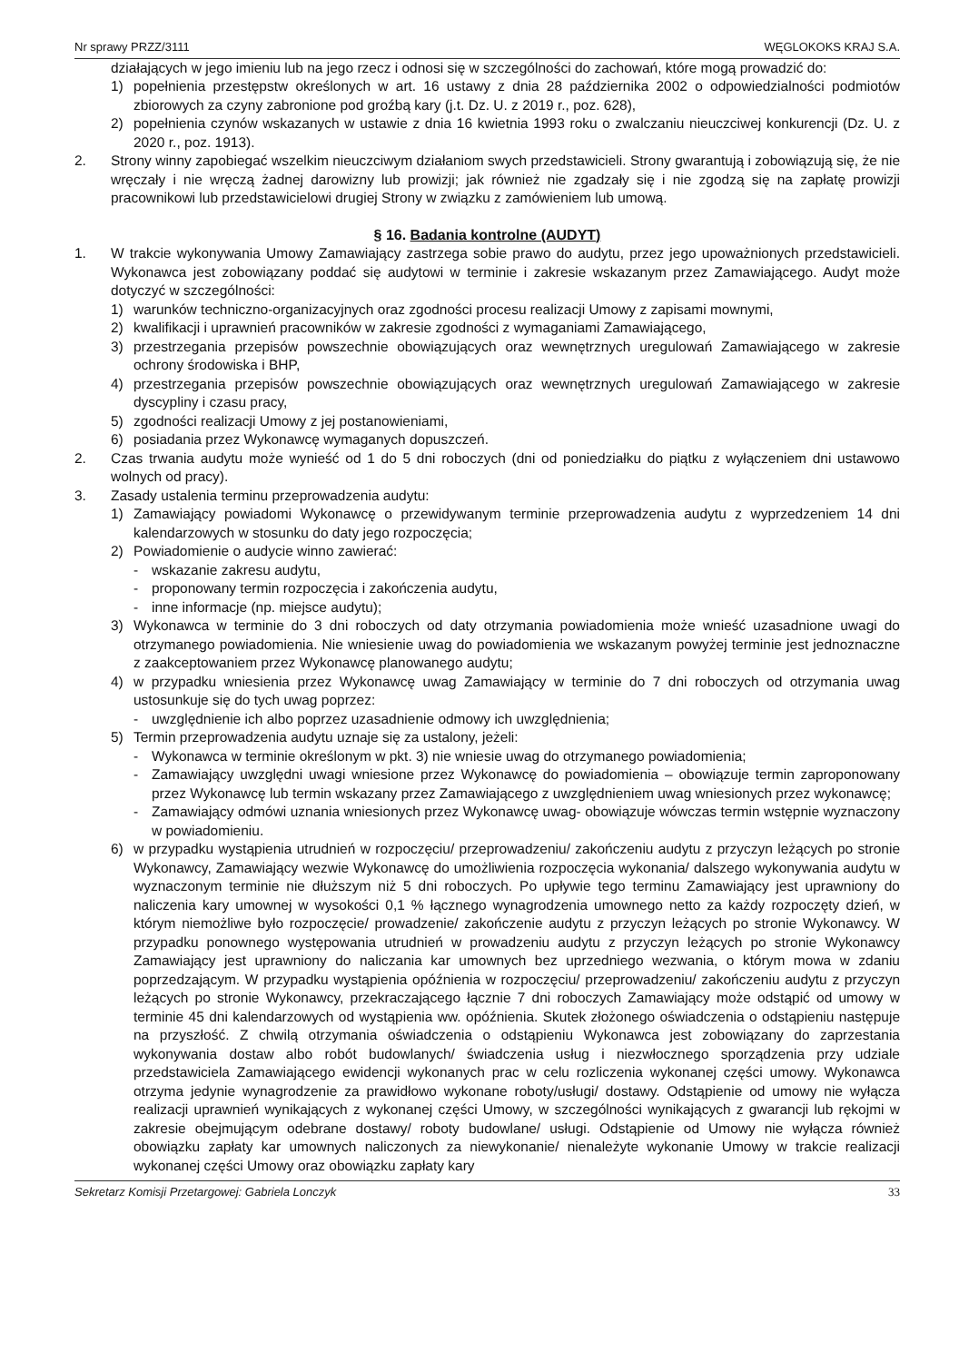Nr sprawy PRZZ/3111 WĘGLOKOKS KRAJ S.A.
działających w jego imieniu lub na jego rzecz i odnosi się w szczególności do zachowań, które mogą prowadzić do:
1) popełnienia przestępstw określonych w art. 16 ustawy z dnia 28 października 2002 o odpowiedzialności podmiotów zbiorowych za czyny zabronione pod groźbą kary (j.t. Dz. U. z 2019 r., poz. 628),
2) popełnienia czynów wskazanych w ustawie z dnia 16 kwietnia 1993 roku o zwalczaniu nieuczciwej konkurencji (Dz. U. z 2020 r., poz. 1913).
2. Strony winny zapobiegać wszelkim nieuczciwym działaniom swych przedstawicieli. Strony gwarantują i zobowiązują się, że nie wręczały i nie wręczą żadnej darowizny lub prowizji; jak również nie zgadzały się i nie zgodzą się na zapłatę prowizji pracownikowi lub przedstawicielowi drugiej Strony w związku z zamówieniem lub umową.
§ 16. Badania kontrolne (AUDYT)
1. W trakcie wykonywania Umowy Zamawiający zastrzega sobie prawo do audytu, przez jego upoważnionych przedstawicieli. Wykonawca jest zobowiązany poddać się audytowi w terminie i zakresie wskazanym przez Zamawiającego. Audyt może dotyczyć w szczególności:
1) warunków techniczno-organizacyjnych oraz zgodności procesu realizacji Umowy z zapisami mownymi,
2) kwalifikacji i uprawnień pracowników w zakresie zgodności z wymaganiami Zamawiającego,
3) przestrzegania przepisów powszechnie obowiązujących oraz wewnętrznych uregulowań Zamawiającego w zakresie ochrony środowiska i BHP,
4) przestrzegania przepisów powszechnie obowiązujących oraz wewnętrznych uregulowań Zamawiającego w zakresie dyscypliny i czasu pracy,
5) zgodności realizacji Umowy z jej postanowieniami,
6) posiadania przez Wykonawcę wymaganych dopuszczeń.
2. Czas trwania audytu może wynieść od 1 do 5 dni roboczych (dni od poniedziałku do piątku z wyłączeniem dni ustawowo wolnych od pracy).
3. Zasady ustalenia terminu przeprowadzenia audytu:
1) Zamawiający powiadomi Wykonawcę o przewidywanym terminie przeprowadzenia audytu z wyprzedzeniem 14 dni kalendarzowych w stosunku do daty jego rozpoczęcia;
2) Powiadomienie o audycie winno zawierać:
- wskazanie zakresu audytu,
- proponowany termin rozpoczęcia i zakończenia audytu,
- inne informacje (np. miejsce audytu);
3) Wykonawca w terminie do 3 dni roboczych od daty otrzymania powiadomienia może wnieść uzasadnione uwagi do otrzymanego powiadomienia. Nie wniesienie uwag do powiadomienia we wskazanym powyżej terminie jest jednoznaczne z zaakceptowaniem przez Wykonawcę planowanego audytu;
4) w przypadku wniesienia przez Wykonawcę uwag Zamawiający w terminie do 7 dni roboczych od otrzymania uwag ustosunkuje się do tych uwag poprzez:
- uwzględnienie ich albo poprzez uzasadnienie odmowy ich uwzględnienia;
5) Termin przeprowadzenia audytu uznaje się za ustalony, jeżeli:
- Wykonawca w terminie określonym w pkt. 3) nie wniesie uwag do otrzymanego powiadomienia;
- Zamawiający uwzględni uwagi wniesione przez Wykonawcę do powiadomienia – obowiązuje termin zaproponowany przez Wykonawcę lub termin wskazany przez Zamawiającego z uwzględnieniem uwag wniesionych przez wykonawcę;
- Zamawiający odmówi uznania wniesionych przez Wykonawcę uwag- obowiązuje wówczas termin wstępnie wyznaczony w powiadomieniu.
6) w przypadku wystąpienia utrudnień w rozpoczęciu/ przeprowadzeniu/ zakończeniu audytu z przyczyn leżących po stronie Wykonawcy, Zamawiający wezwie Wykonawcę do umożliwienia rozpoczęcia wykonania/ dalszego wykonywania audytu w wyznaczonym terminie nie dłuższym niż 5 dni roboczych. Po upływie tego terminu Zamawiający jest uprawniony do naliczenia kary umownej w wysokości 0,1 % łącznego wynagrodzenia umownego netto za każdy rozpoczęty dzień, w którym niemożliwe było rozpoczęcie/ prowadzenie/ zakończenie audytu z przyczyn leżących po stronie Wykonawcy. W przypadku ponownego występowania utrudnień w prowadzeniu audytu z przyczyn leżących po stronie Wykonawcy Zamawiający jest uprawniony do naliczania kar umownych bez uprzedniego wezwania, o którym mowa w zdaniu poprzedzającym. W przypadku wystąpienia opóźnienia w rozpoczęciu/ przeprowadzeniu/ zakończeniu audytu z przyczyn leżących po stronie Wykonawcy, przekraczającego łącznie 7 dni roboczych Zamawiający może odstąpić od umowy w terminie 45 dni kalendarzowych od wystąpienia ww. opóźnienia. Skutek złożonego oświadczenia o odstąpieniu następuje na przyszłość. Z chwilą otrzymania oświadczenia o odstąpieniu Wykonawca jest zobowiązany do zaprzestania wykonywania dostaw albo robót budowlanych/ świadczenia usług i niezwłocznego sporządzenia przy udziale przedstawiciela Zamawiającego ewidencji wykonanych prac w celu rozliczenia wykonanej części umowy. Wykonawca otrzyma jedynie wynagrodzenie za prawidłowo wykonane roboty/usługi/ dostawy. Odstąpienie od umowy nie wyłącza realizacji uprawnień wynikających z wykonanej części Umowy, w szczególności wynikających z gwarancji lub rękojmi w zakresie obejmującym odebrane dostawy/ roboty budowlane/ usługi. Odstąpienie od Umowy nie wyłącza również obowiązku zapłaty kar umownych naliczonych za niewykonanie/ nienależyte wykonanie Umowy w trakcie realizacji wykonanej części Umowy oraz obowiązku zapłaty kary
Sekretarz Komisji Przetargowej: Gabriela Lonczyk 33